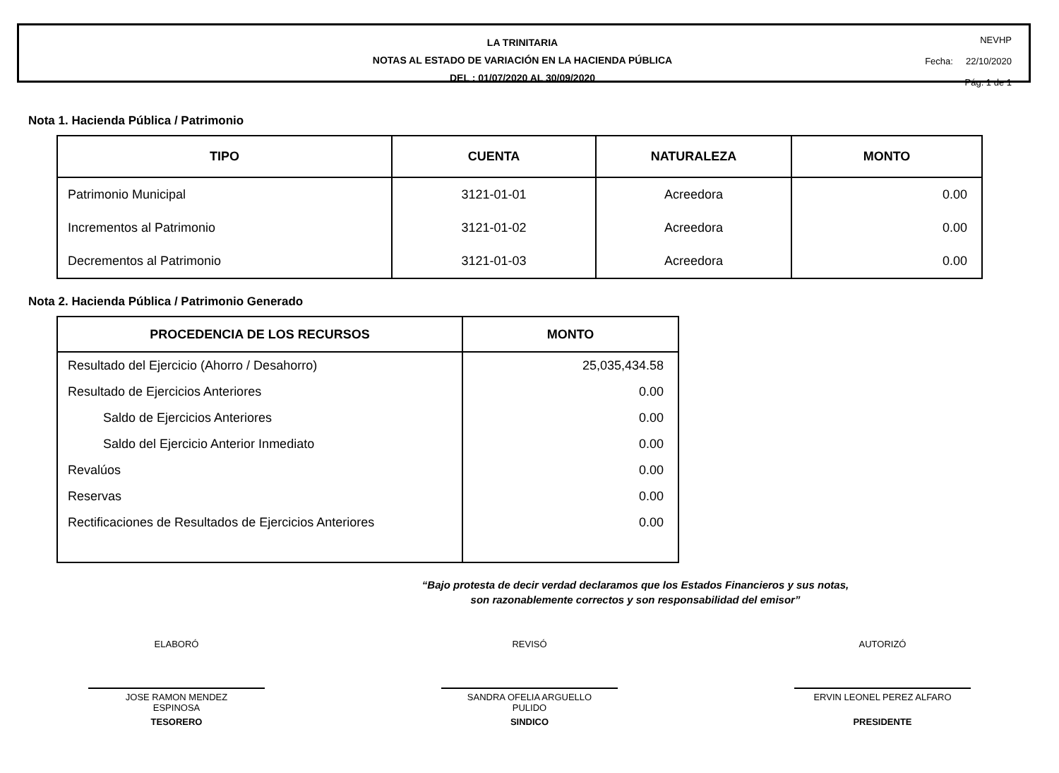LA TRINITARIA
NOTAS AL ESTADO DE VARIACIÓN EN LA HACIENDA PÚBLICA
DEL : 01/07/2020 AL 30/09/2020
NEVHP
Fecha: 22/10/2020
Pág. 1 de 1
Nota 1. Hacienda Pública / Patrimonio
| TIPO | CUENTA | NATURALEZA | MONTO |
| --- | --- | --- | --- |
| Patrimonio Municipal | 3121-01-01 | Acreedora | 0.00 |
| Incrementos al Patrimonio | 3121-01-02 | Acreedora | 0.00 |
| Decrementos al Patrimonio | 3121-01-03 | Acreedora | 0.00 |
Nota 2. Hacienda Pública / Patrimonio Generado
| PROCEDENCIA DE LOS RECURSOS | MONTO |
| --- | --- |
| Resultado del Ejercicio (Ahorro / Desahorro) | 25,035,434.58 |
| Resultado de Ejercicios Anteriores | 0.00 |
| Saldo de Ejercicios Anteriores | 0.00 |
| Saldo del Ejercicio Anterior Inmediato | 0.00 |
| Revalúos | 0.00 |
| Reservas | 0.00 |
| Rectificaciones de Resultados de Ejercicios Anteriores | 0.00 |
“Bajo protesta de decir verdad declaramos que los Estados Financieros y sus notas,
son razonablemente correctos y son responsabilidad del emisor”
ELABORÓ
JOSE RAMON MENDEZ
ESPINOSA
TESORERO
REVISÓ
SANDRA OFELIA ARGUELLO
PULIDO
SINDICO
AUTORIZÓ
ERVIN LEONEL PEREZ ALFARO
PRESIDENTE